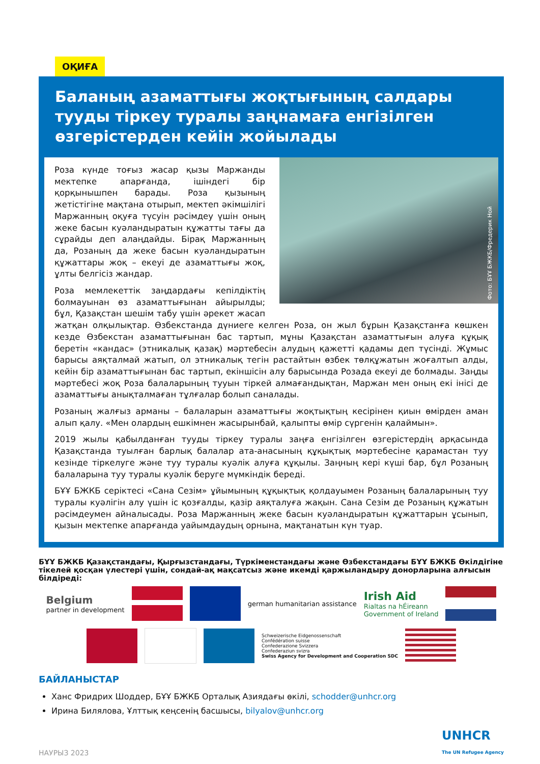ОҚИҒА
Баланың азаматтығы жоқтығының салдары тууды тіркеу туралы заңнамаға енгізілген өзгерістерден кейін жойылады
Фото: БҰҰ БЖКБ/Фредерик Ной
Роза күнде тоғыз жасар қызы Маржанды мектепке апарғанда, ішіндегі бір қорқынышпен барады. Роза қызының жетістігіне мақтана отырып, мектеп әкімшілігі Маржанның оқуға түсуін рәсімдеу үшін оның жеке басын куәландыратын құжатты тағы да сұрайды деп алаңдайды. Бірақ Маржанның да, Розаның да жеке басын куәландыратын құжаттары жоқ – екеуі де азаматтығы жоқ, ұлты белгісіз жандар.
Роза мемлекеттік заңдардағы кепілдіктің болмауынан өз азаматтығынан айырылды; бұл, Қазақстан шешім табу үшін әрекет жасап жатқан олқылықтар. Өзбекстанда дүниеге келген Роза, он жыл бұрын Қазақстанға көшкен кезде Өзбекстан азаматтығынан бас тартып, мұны Қазақстан азаматтығын алуға құқық беретін «кандас» (этникалық қазақ) мәртебесін алудың қажетті қадамы деп түсінді. Жұмыс барысы аяқталмай жатып, ол этникалық тегін растайтын өзбек төлқұжатын жоғалтып алды, кейін бір азаматтығынан бас тартып, екіншісін алу барысында Розада екеуі де болмады. Заңды мәртебесі жоқ Роза балаларының тууын тіркей алмағандықтан, Маржан мен оның екі інісі де азаматтығы анықталмаған тұлғалар болып саналады.
Розаның жалғыз арманы – балаларын азаматтығы жоқтықтың кесірінен қиын өмірден аман алып қалу. «Мен олардың ешкімнен жасырынбай, қалыпты өмір сүргенін қалаймын».
2019 жылы қабылданған тууды тіркеу туралы заңға енгізілген өзгерістердің арқасында Қазақстанда туылған барлық балалар ата-анасының құқықтық мәртебесіне қарамастан туу кезінде тіркелуге және туу туралы куәлік алуға құқылы. Заңның кері күші бар, бұл Розаның балаларына туу туралы куәлік беруге мүмкіндік береді.
БҰҰ БЖКБ серіктесі «Сана Сезім» ұйымының құқықтық қолдауымен Розаның балаларының туу туралы куәлігін алу үшін іс қозғалды, қазір аяқталуға жақын. Сана Сезім де Розаның құжатын рәсімдеумен айналысады. Роза Маржанның жеке басын куәландыратын құжаттарын ұсынып, қызын мектепке апарғанда уайымдаудың орнына, мақтанатын күн туар.
БҰҰ БЖКБ Қазақстандағы, Қырғызстандағы, Түркіменстандағы және Өзбекстандағы БҰҰ БЖКБ Өкілдігіне тікелей қосқан үлестері үшін, сондай-ақ мақсатсыз және икемді қаржыландыру донорларына алғысын білдіреді:
Belgium
partner in development
german humanitarian assistance
Irish Aid
Rialtas na hÉireann
Government of Ireland
Schweizerische Eidgenossenschaft
Confédération suisse
Confederazione Svizzera
Confederaziun svizra
Swiss Agency for Development and Cooperation SDC
БАЙЛАНЫСТАР
Ханс Фридрих Шоддер, БҰҰ БЖКБ Орталық Азиядағы өкілі, schodder@unhcr.org
Ирина Билялова, Ұлттық кеңсенің басшысы, bilyalov@unhcr.org
НАУРЫЗ 2023 UNHCR
The UN Refugee Agency